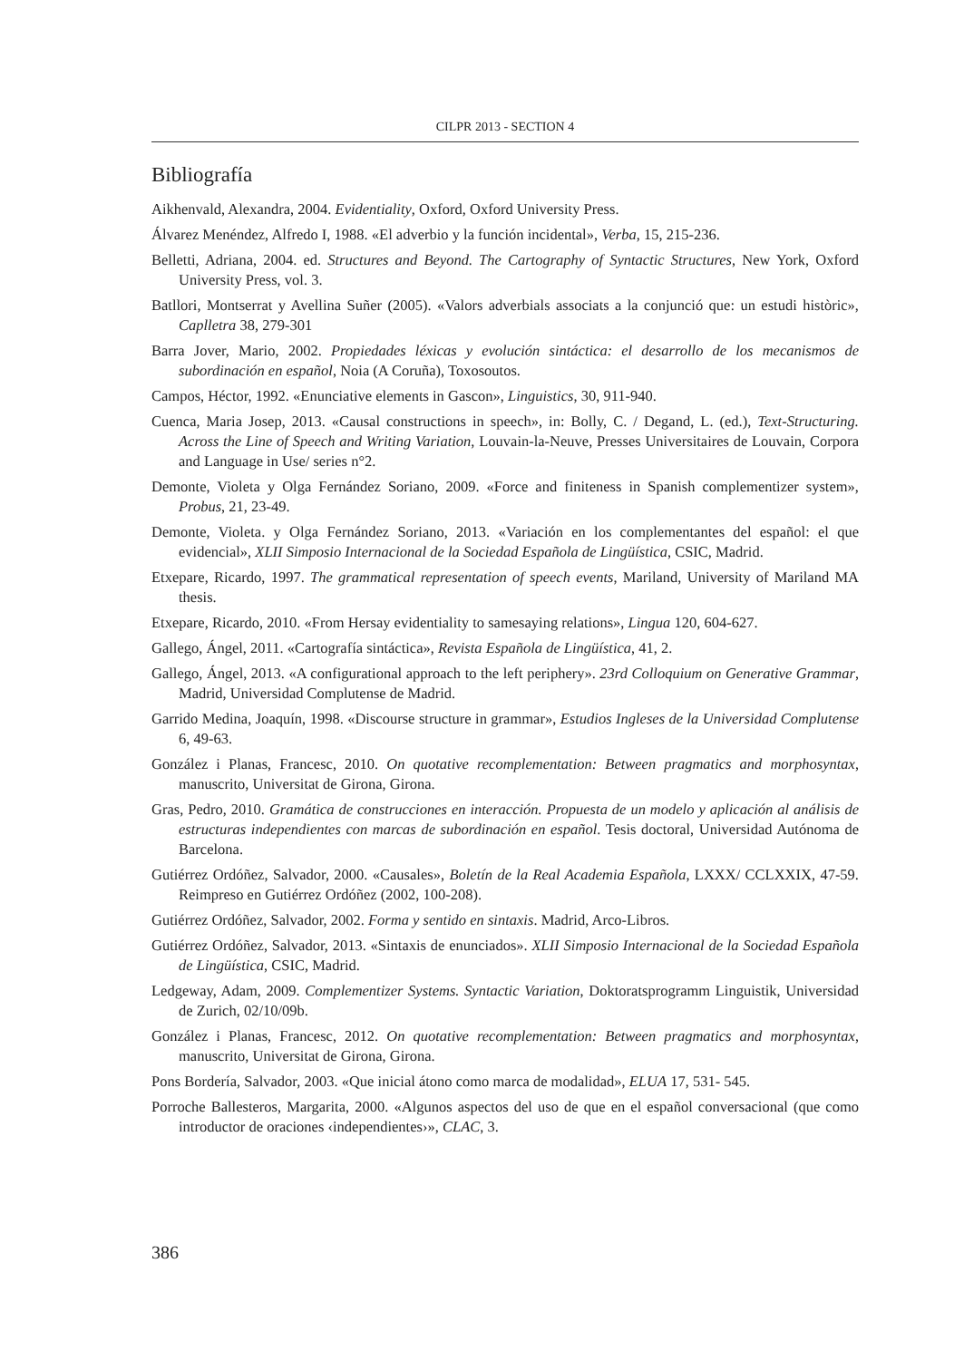CILPR 2013 - SECTION 4
Bibliografía
Aikhenvald, Alexandra, 2004. Evidentiality, Oxford, Oxford University Press.
Álvarez Menéndez, Alfredo I, 1988. «El adverbio y la función incidental», Verba, 15, 215-236.
Belletti, Adriana, 2004. ed. Structures and Beyond. The Cartography of Syntactic Structures, New York, Oxford University Press, vol. 3.
Batllori, Montserrat y Avellina Suñer (2005). «Valors adverbials associats a la conjunció que: un estudi històric», Caplletra 38, 279-301
Barra Jover, Mario, 2002. Propiedades léxicas y evolución sintáctica: el desarrollo de los mecanismos de subordinación en español, Noia (A Coruña), Toxosoutos.
Campos, Héctor, 1992. «Enunciative elements in Gascon», Linguistics, 30, 911-940.
Cuenca, Maria Josep, 2013. «Causal constructions in speech», in: Bolly, C. / Degand, L. (ed.), Text-Structuring. Across the Line of Speech and Writing Variation, Louvain-la-Neuve, Presses Universitaires de Louvain, Corpora and Language in Use/ series n°2.
Demonte, Violeta y Olga Fernández Soriano, 2009. «Force and finiteness in Spanish complementizer system», Probus, 21, 23-49.
Demonte, Violeta. y Olga Fernández Soriano, 2013. «Variación en los complementantes del español: el que evidencial», XLII Simposio Internacional de la Sociedad Española de Lingüística, CSIC, Madrid.
Etxepare, Ricardo, 1997. The grammatical representation of speech events, Mariland, University of Mariland MA thesis.
Etxepare, Ricardo, 2010. «From Hersay evidentiality to samesaying relations», Lingua 120, 604-627.
Gallego, Ángel, 2011. «Cartografía sintáctica», Revista Española de Lingüística, 41, 2.
Gallego, Ángel, 2013. «A configurational approach to the left periphery». 23rd Colloquium on Generative Grammar, Madrid, Universidad Complutense de Madrid.
Garrido Medina, Joaquín, 1998. «Discourse structure in grammar», Estudios Ingleses de la Universidad Complutense 6, 49-63.
González i Planas, Francesc, 2010. On quotative recomplementation: Between pragmatics and morphosyntax, manuscrito, Universitat de Girona, Girona.
Gras, Pedro, 2010. Gramática de construcciones en interacción. Propuesta de un modelo y aplicación al análisis de estructuras independientes con marcas de subordinación en español. Tesis doctoral, Universidad Autónoma de Barcelona.
Gutiérrez Ordóñez, Salvador, 2000. «Causales», Boletín de la Real Academia Española, LXXX/ CCLXXIX, 47-59. Reimpreso en Gutiérrez Ordóñez (2002, 100-208).
Gutiérrez Ordóñez, Salvador, 2002. Forma y sentido en sintaxis. Madrid, Arco-Libros.
Gutiérrez Ordóñez, Salvador, 2013. «Sintaxis de enunciados». XLII Simposio Internacional de la Sociedad Española de Lingüística, CSIC, Madrid.
Ledgeway, Adam, 2009. Complementizer Systems. Syntactic Variation, Doktoratsprogramm Linguistik, Universidad de Zurich, 02/10/09b.
González i Planas, Francesc, 2012. On quotative recomplementation: Between pragmatics and morphosyntax, manuscrito, Universitat de Girona, Girona.
Pons Bordería, Salvador, 2003. «Que inicial átono como marca de modalidad», ELUA 17, 531- 545.
Porroche Ballesteros, Margarita, 2000. «Algunos aspectos del uso de que en el español conversacional (que como introductor de oraciones ‹independientes›», CLAC, 3.
386